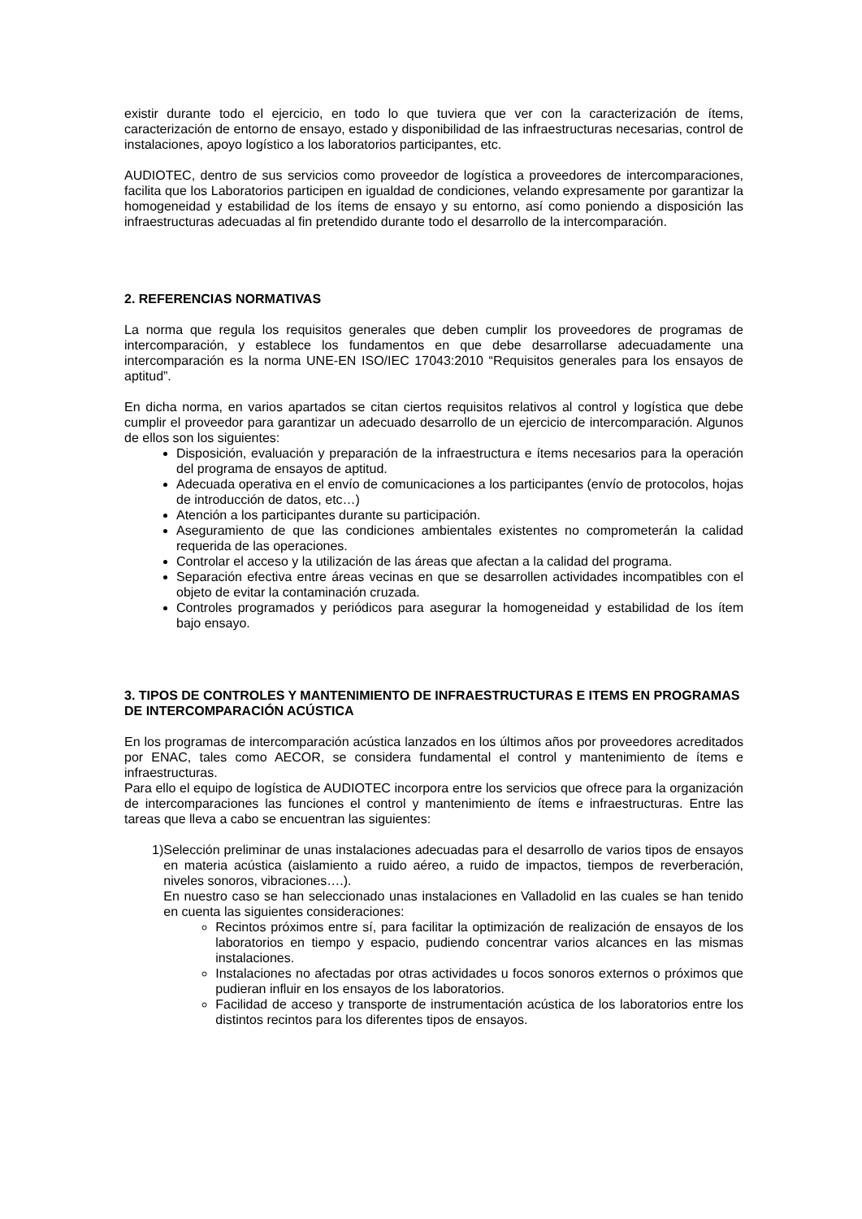existir durante todo el ejercicio, en todo lo que tuviera que ver con la caracterización de ítems, caracterización de entorno de ensayo, estado y disponibilidad de las infraestructuras necesarias, control de instalaciones, apoyo logístico a los laboratorios participantes, etc.
AUDIOTEC, dentro de sus servicios como proveedor de logística a proveedores de intercomparaciones, facilita que los Laboratorios participen en igualdad de condiciones, velando expresamente por garantizar la homogeneidad y estabilidad de los ítems de ensayo y su entorno, así como poniendo a disposición las infraestructuras adecuadas al fin pretendido durante todo el desarrollo de la intercomparación.
2. REFERENCIAS NORMATIVAS
La norma que regula los requisitos generales que deben cumplir los proveedores de programas de intercomparación, y establece los fundamentos en que debe desarrollarse adecuadamente una intercomparación es la norma UNE-EN ISO/IEC 17043:2010 “Requisitos generales para los ensayos de aptitud”.
En dicha norma, en varios apartados se citan ciertos requisitos relativos al control y logística que debe cumplir el proveedor para garantizar un adecuado desarrollo de un ejercicio de intercomparación. Algunos de ellos son los siguientes:
Disposición, evaluación y preparación de la infraestructura e ítems necesarios para la operación del programa de ensayos de aptitud.
Adecuada operativa en el envío de comunicaciones a los participantes (envío de protocolos, hojas de introducción de datos, etc…)
Atención a los participantes durante su participación.
Aseguramiento de que las condiciones ambientales existentes no comprometerán la calidad requerida de las operaciones.
Controlar el acceso y la utilización de las áreas que afectan a la calidad del programa.
Separación efectiva entre áreas vecinas en que se desarrollen actividades incompatibles con el objeto de evitar la contaminación cruzada.
Controles programados y periódicos para asegurar la homogeneidad y estabilidad de los ítem bajo ensayo.
3. TIPOS DE CONTROLES Y MANTENIMIENTO DE INFRAESTRUCTURAS E ITEMS EN PROGRAMAS DE INTERCOMPARACIÓN ACÚSTICA
En los programas de intercomparación acústica lanzados en los últimos años por proveedores acreditados por ENAC, tales como AECOR, se considera fundamental el control y mantenimiento de ítems e infraestructuras.
Para ello el equipo de logística de AUDIOTEC incorpora entre los servicios que ofrece para la organización de intercomparaciones las funciones el control y mantenimiento de ítems e infraestructuras. Entre las tareas que lleva a cabo se encuentran las siguientes:
1) Selección preliminar de unas instalaciones adecuadas para el desarrollo de varios tipos de ensayos en materia acústica (aislamiento a ruido aéreo, a ruido de impactos, tiempos de reverberación, niveles sonoros, vibraciones….).
En nuestro caso se han seleccionado unas instalaciones en Valladolid en las cuales se han tenido en cuenta las siguientes consideraciones:
Recintos próximos entre sí, para facilitar la optimización de realización de ensayos de los laboratorios en tiempo y espacio, pudiendo concentrar varios alcances en las mismas instalaciones.
Instalaciones no afectadas por otras actividades u focos sonoros externos o próximos que pudieran influir en los ensayos de los laboratorios.
Facilidad de acceso y transporte de instrumentación acústica de los laboratorios entre los distintos recintos para los diferentes tipos de ensayos.